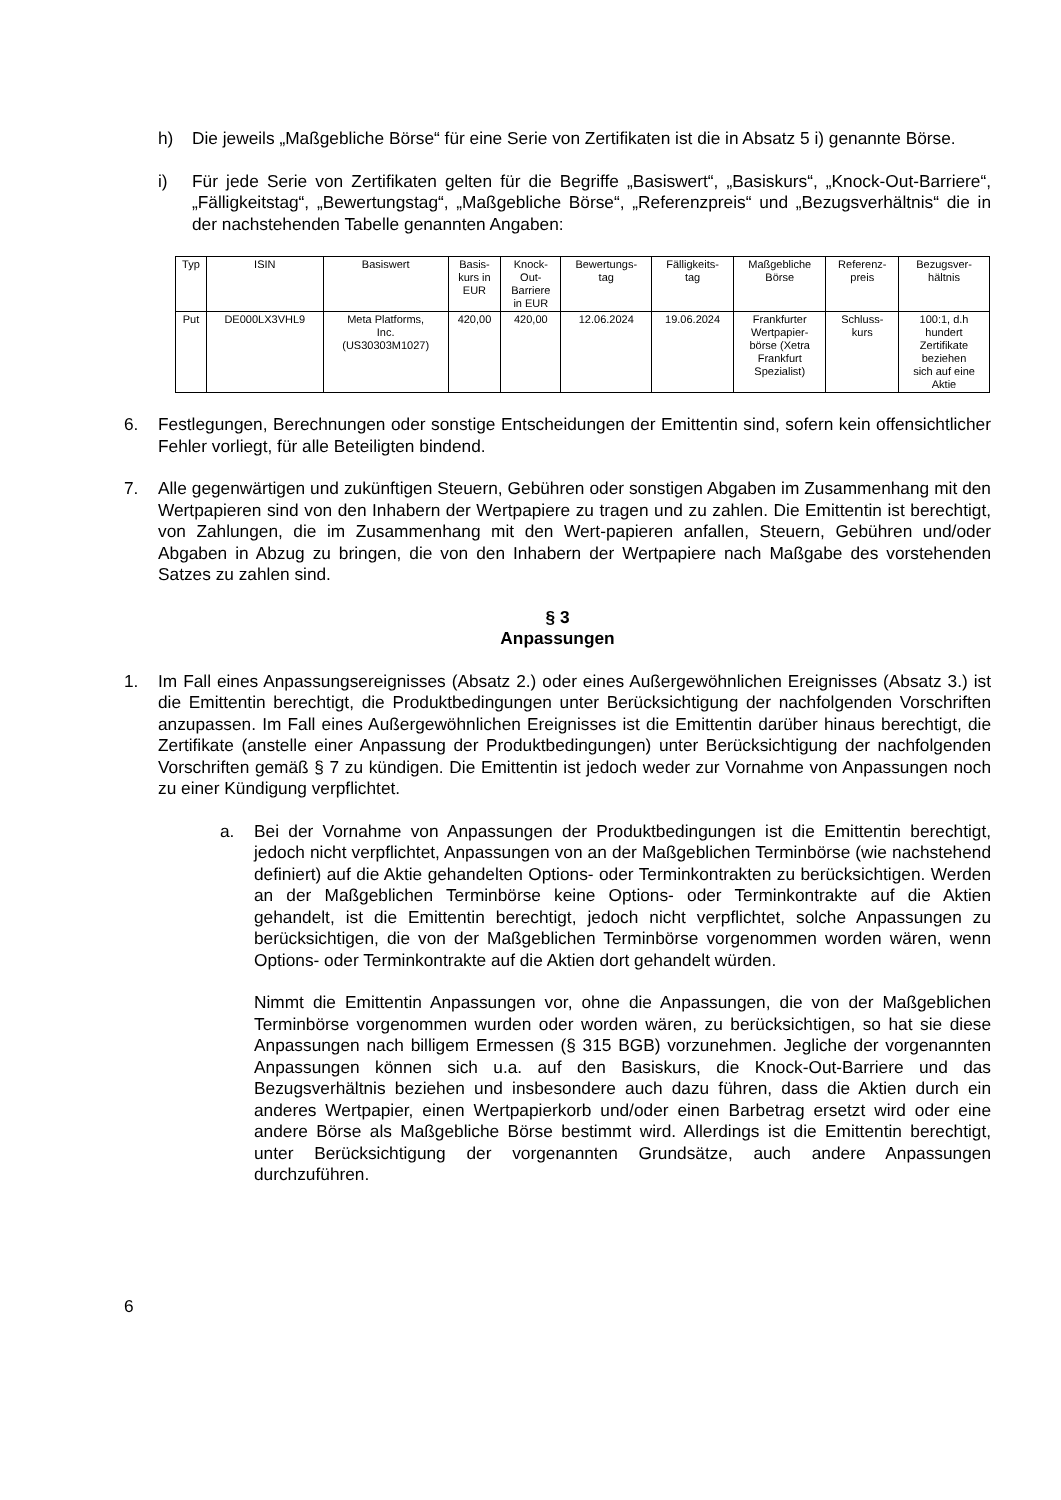h) Die jeweils „Maßgebliche Börse“ für eine Serie von Zertifikaten ist die in Absatz 5 i) genannte Börse.
i) Für jede Serie von Zertifikaten gelten für die Begriffe „Basiswert“, „Basiskurs“, „Knock-Out-Barriere“, „Fälligkeitstag“, „Bewertungstag“, „Maßgebliche Börse“, „Referenzpreis“ und „Bezugsverhältnis“ die in der nachstehenden Tabelle genannten Angaben:
| Typ | ISIN | Basiswert | Basis- kurs in EUR | Knock- Out- Barriere in EUR | Bewertungs- tag | Fälligkeits- tag | Maßgebliche Börse | Referenz- preis | Bezugsver- hältnis |
| --- | --- | --- | --- | --- | --- | --- | --- | --- | --- |
| Put | DE000LX3VHL9 | Meta Platforms, Inc. (US30303M1027) | 420,00 | 420,00 | 12.06.2024 | 19.06.2024 | Frankfurter Wertpapier- börse (Xetra Frankfurt Spezialist) | Schluss- kurs | 100:1, d.h hundert Zertifikate beziehen sich auf eine Aktie |
6. Festlegungen, Berechnungen oder sonstige Entscheidungen der Emittentin sind, sofern kein offensichtlicher Fehler vorliegt, für alle Beteiligten bindend.
7. Alle gegenwärtigen und zukünftigen Steuern, Gebühren oder sonstigen Abgaben im Zusammenhang mit den Wertpapieren sind von den Inhabern der Wertpapiere zu tragen und zu zahlen. Die Emittentin ist berechtigt, von Zahlungen, die im Zusammenhang mit den Wert-papieren anfallen, Steuern, Gebühren und/oder Abgaben in Abzug zu bringen, die von den Inhabern der Wertpapiere nach Maßgabe des vorstehenden Satzes zu zahlen sind.
§ 3
Anpassungen
1. Im Fall eines Anpassungsereignisses (Absatz 2.) oder eines Außergewöhnlichen Ereignisses (Absatz 3.) ist die Emittentin berechtigt, die Produktbedingungen unter Berücksichtigung der nachfolgenden Vorschriften anzupassen. Im Fall eines Außergewöhnlichen Ereignisses ist die Emittentin darüber hinaus berechtigt, die Zertifikate (anstelle einer Anpassung der Produktbedingungen) unter Berücksichtigung der nachfolgenden Vorschriften gemäß § 7 zu kündigen. Die Emittentin ist jedoch weder zur Vornahme von Anpassungen noch zu einer Kündigung verpflichtet.
a. Bei der Vornahme von Anpassungen der Produktbedingungen ist die Emittentin berechtigt, jedoch nicht verpflichtet, Anpassungen von an der Maßgeblichen Terminbörse (wie nachstehend definiert) auf die Aktie gehandelten Options- oder Terminkontrakten zu berücksichtigen. Werden an der Maßgeblichen Terminbörse keine Options- oder Terminkontrakte auf die Aktien gehandelt, ist die Emittentin berechtigt, jedoch nicht verpflichtet, solche Anpassungen zu berücksichtigen, die von der Maßgeblichen Terminbörse vorgenommen worden wären, wenn Options- oder Terminkontrakte auf die Aktien dort gehandelt würden.
Nimmt die Emittentin Anpassungen vor, ohne die Anpassungen, die von der Maßgeblichen Terminbörse vorgenommen wurden oder worden wären, zu berücksichtigen, so hat sie diese Anpassungen nach billigem Ermessen (§ 315 BGB) vorzunehmen. Jegliche der vorgenannten Anpassungen können sich u.a. auf den Basiskurs, die Knock-Out-Barriere und das Bezugsverhältnis beziehen und insbesondere auch dazu führen, dass die Aktien durch ein anderes Wertpapier, einen Wertpapierkorb und/oder einen Barbetrag ersetzt wird oder eine andere Börse als Maßgebliche Börse bestimmt wird. Allerdings ist die Emittentin berechtigt, unter Berücksichtigung der vorgenannten Grundsätze, auch andere Anpassungen durchzuführen.
6